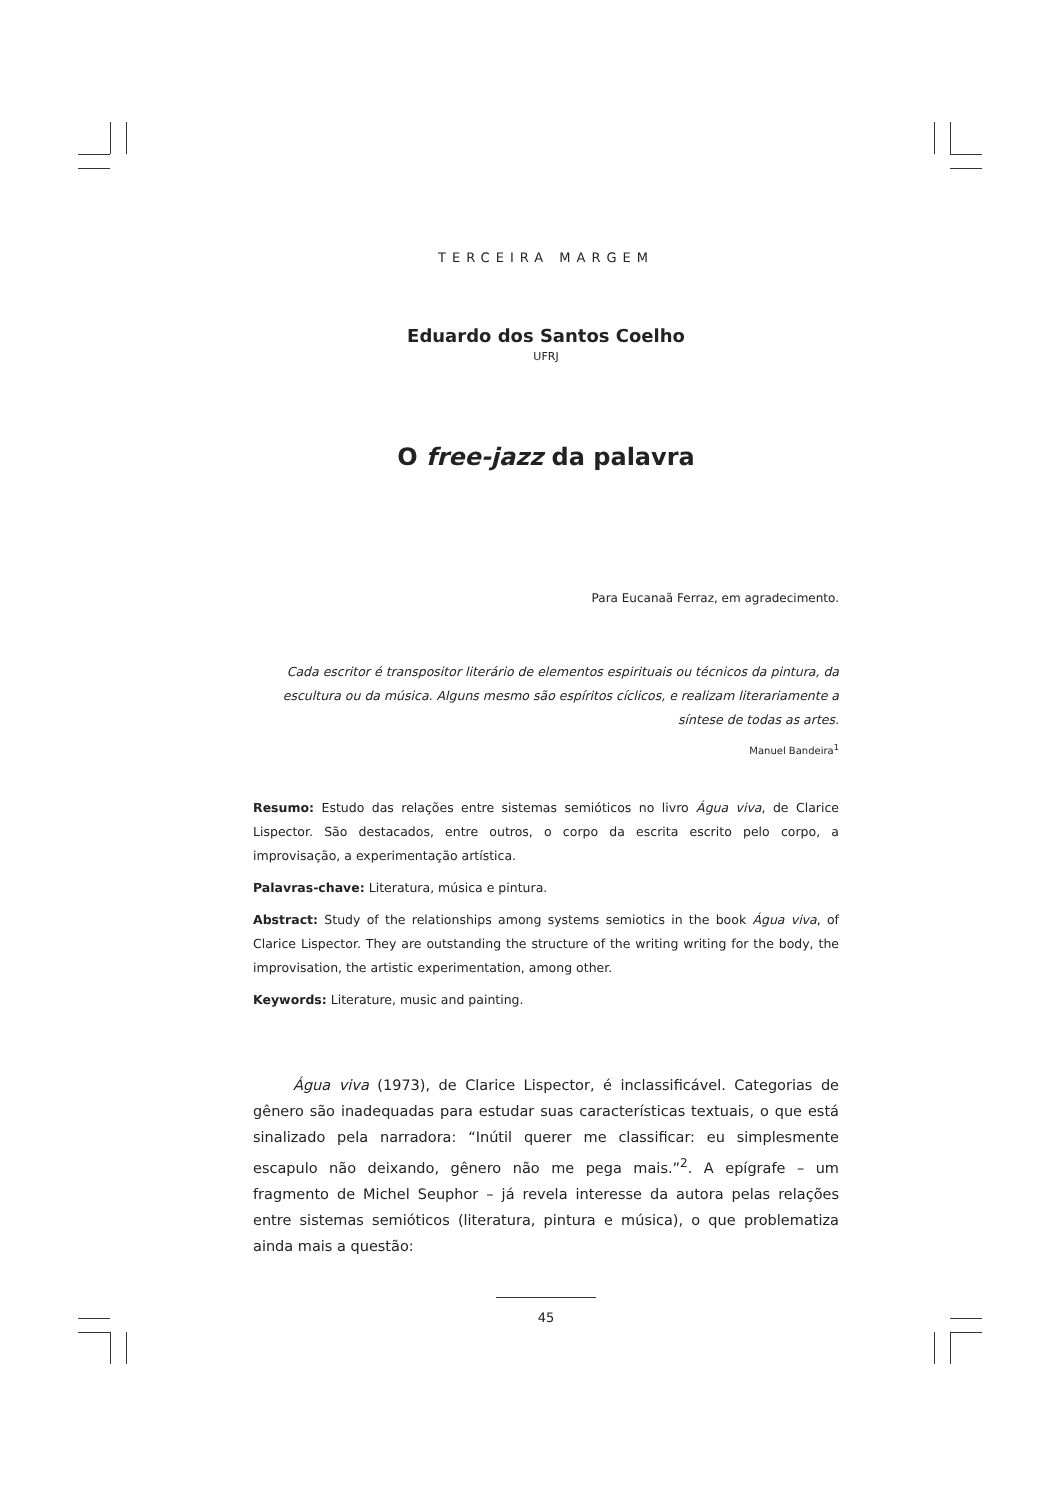TERCEIRA MARGEM
Eduardo dos Santos Coelho
UFRJ
O free-jazz da palavra
Para Eucanaã Ferraz, em agradecimento.
Cada escritor é transpositor literário de elementos espirituais ou técnicos da pintura, da escultura ou da música. Alguns mesmo são espíritos cíclicos, e realizam literariamente a síntese de todas as artes.
Manuel Bandeira<sup>1</sup>
Resumo: Estudo das relações entre sistemas semióticos no livro Água viva, de Clarice Lispector. São destacados, entre outros, o corpo da escrita escrito pelo corpo, a improvisação, a experimentação artística.
Palavras-chave: Literatura, música e pintura.
Abstract: Study of the relationships among systems semiotics in the book Água viva, of Clarice Lispector. They are outstanding the structure of the writing writing for the body, the improvisation, the artistic experimentation, among other.
Keywords: Literature, music and painting.
Água viva (1973), de Clarice Lispector, é inclassificável. Categorias de gênero são inadequadas para estudar suas características textuais, o que está sinalizado pela narradora: “Inútil querer me classificar: eu simplesmente escapulo não deixando, gênero não me pega mais.”<sup>2</sup>. A epígrafe – um fragmento de Michel Seuphor – já revela interesse da autora pelas relações entre sistemas semióticos (literatura, pintura e música), o que problematiza ainda mais a questão:
45